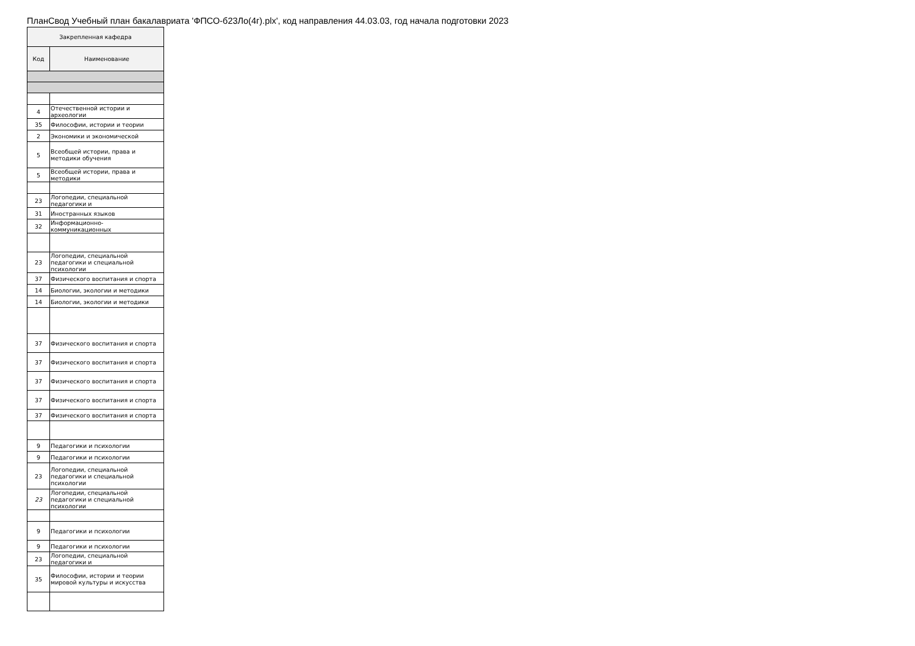ПланСвод Учебный план бакалавриата 'ФПСО-б23Ло(4г).plx', код направления 44.03.03, год начала подготовки 2023
| Закрепленная кафедра | |
| --- | --- |
| Код | Наименование |
| 4 | Отечественной истории и археологии |
| 35 | Философии, истории и теории |
| 2 | Экономики и экономической |
| 5 | Всеобщей истории, права и методики обучения |
| 5 | Всеобщей истории, права и методики |
| 23 | Логопедии, специальной педагогики и |
| 31 | Иностранных языков |
| 32 | Информационно-коммуникационных |
| 23 | Логопедии, специальной педагогики и специальной психологии |
| 37 | Физического воспитания и спорта |
| 14 | Биологии, экологии и методики |
| 14 | Биологии, экологии и методики |
| 37 | Физического воспитания и спорта |
| 37 | Физического воспитания и спорта |
| 37 | Физического воспитания и спорта |
| 37 | Физического воспитания и спорта |
| 37 | Физического воспитания и спорта |
| 9 | Педагогики и психологии |
| 9 | Педагогики и психологии |
| 23 | Логопедии, специальной педагогики и специальной психологии |
| 23 | Логопедии, специальной педагогики и специальной психологии |
| 9 | Педагогики и психологии |
| 9 | Педагогики и психологии |
| 23 | Логопедии, специальной педагогики и |
| 35 | Философии, истории и теории мировой культуры и искусства |